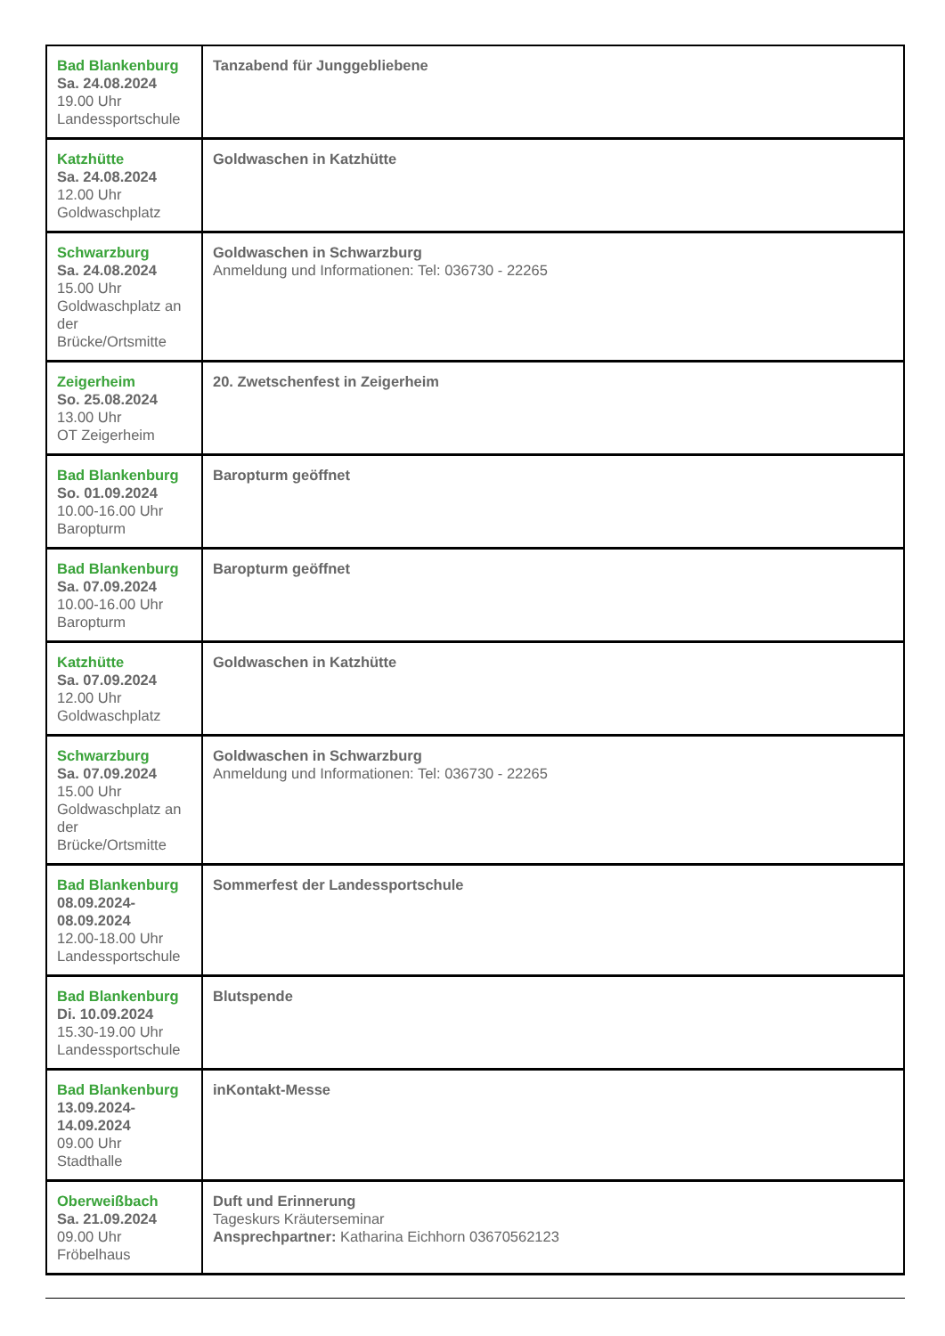| Bad Blankenburg Sa. 24.08.2024 19.00 Uhr Landessportschule | Tanzabend für Junggebliebene |
| Katzhütte Sa. 24.08.2024 12.00 Uhr Goldwaschplatz | Goldwaschen in Katzhütte |
| Schwarzburg Sa. 24.08.2024 15.00 Uhr Goldwaschplatz an der Brücke/Ortsmitte | Goldwaschen in Schwarzburg Anmeldung und Informationen: Tel: 036730 - 22265 |
| Zeigerheim So. 25.08.2024 13.00 Uhr OT Zeigerheim | 20. Zwetschenfest in Zeigerheim |
| Bad Blankenburg So. 01.09.2024 10.00-16.00 Uhr Baropturm | Baropturm geöffnet |
| Bad Blankenburg Sa. 07.09.2024 10.00-16.00 Uhr Baropturm | Baropturm geöffnet |
| Katzhütte Sa. 07.09.2024 12.00 Uhr Goldwaschplatz | Goldwaschen in Katzhütte |
| Schwarzburg Sa. 07.09.2024 15.00 Uhr Goldwaschplatz an der Brücke/Ortsmitte | Goldwaschen in Schwarzburg Anmeldung und Informationen: Tel: 036730 - 22265 |
| Bad Blankenburg 08.09.2024- 08.09.2024 12.00-18.00 Uhr Landessportschule | Sommerfest der Landessportschule |
| Bad Blankenburg Di. 10.09.2024 15.30-19.00 Uhr Landessportschule | Blutspende |
| Bad Blankenburg 13.09.2024- 14.09.2024 09.00 Uhr Stadthalle | inKontakt-Messe |
| Oberweißbach Sa. 21.09.2024 09.00 Uhr Fröbelhaus | Duft und Erinnerung Tageskurs Kräuterseminar Ansprechpartner: Katharina Eichhorn 03670562123 |